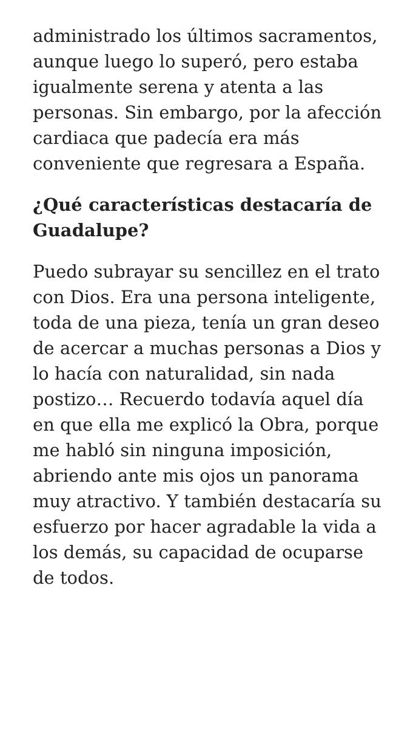administrado los últimos sacramentos, aunque luego lo superó, pero estaba igualmente serena y atenta a las personas. Sin embargo, por la afección cardiaca que padecía era más conveniente que regresara a España.
¿Qué características destacaría de Guadalupe?
Puedo subrayar su sencillez en el trato con Dios. Era una persona inteligente, toda de una pieza, tenía un gran deseo de acercar a muchas personas a Dios y lo hacía con naturalidad, sin nada postizo… Recuerdo todavía aquel día en que ella me explicó la Obra, porque me habló sin ninguna imposición, abriendo ante mis ojos un panorama muy atractivo. Y también destacaría su esfuerzo por hacer agradable la vida a los demás, su capacidad de ocuparse de todos.